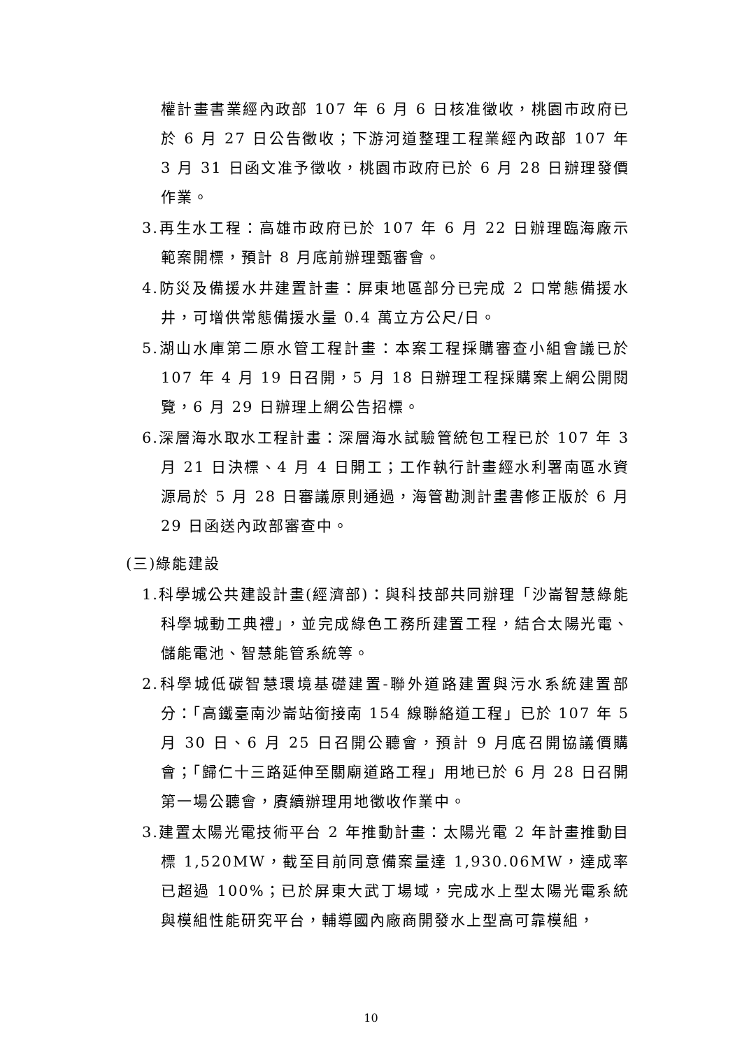權計畫書業經內政部 107 年 6 月 6 日核准徵收，桃園市政府已於 6 月 27 日公告徵收；下游河道整理工程業經內政部 107 年 3 月 31 日函文准予徵收，桃園市政府已於 6 月 28 日辦理發價作業。
3.再生水工程：高雄市政府已於 107 年 6 月 22 日辦理臨海廠示範案開標，預計 8 月底前辦理甄審會。
4.防災及備援水井建置計畫：屏東地區部分已完成 2 口常態備援水井，可增供常態備援水量 0.4 萬立方公尺/日。
5.湖山水庫第二原水管工程計畫：本案工程採購審查小組會議已於 107 年 4 月 19 日召開，5 月 18 日辦理工程採購案上網公開閱覽，6 月 29 日辦理上網公告招標。
6.深層海水取水工程計畫：深層海水試驗管統包工程已於 107 年 3 月 21 日決標、4 月 4 日開工；工作執行計畫經水利署南區水資源局於 5 月 28 日審議原則通過，海管勘測計畫書修正版於 6 月 29 日函送內政部審查中。
(三)綠能建設
1.科學城公共建設計畫(經濟部)：與科技部共同辦理「沙崙智慧綠能科學城動工典禮」，並完成綠色工務所建置工程，結合太陽光電、儲能電池、智慧能管系統等。
2.科學城低碳智慧環境基礎建置-聯外道路建置與污水系統建置部分：「高鐵臺南沙崙站銜接南 154 線聯絡道工程」已於 107 年 5 月 30 日、6 月 25 日召開公聽會，預計 9 月底召開協議價購會；「歸仁十三路延伸至關廟道路工程」用地已於 6 月 28 日召開第一場公聽會，賡續辦理用地徵收作業中。
3.建置太陽光電技術平台 2 年推動計畫：太陽光電 2 年計畫推動目標 1,520MW，截至目前同意備案量達 1,930.06MW，達成率已超過 100%；已於屏東大武丁場域，完成水上型太陽光電系統與模組性能研究平台，輔導國內廠商開發水上型高可靠模組，
10